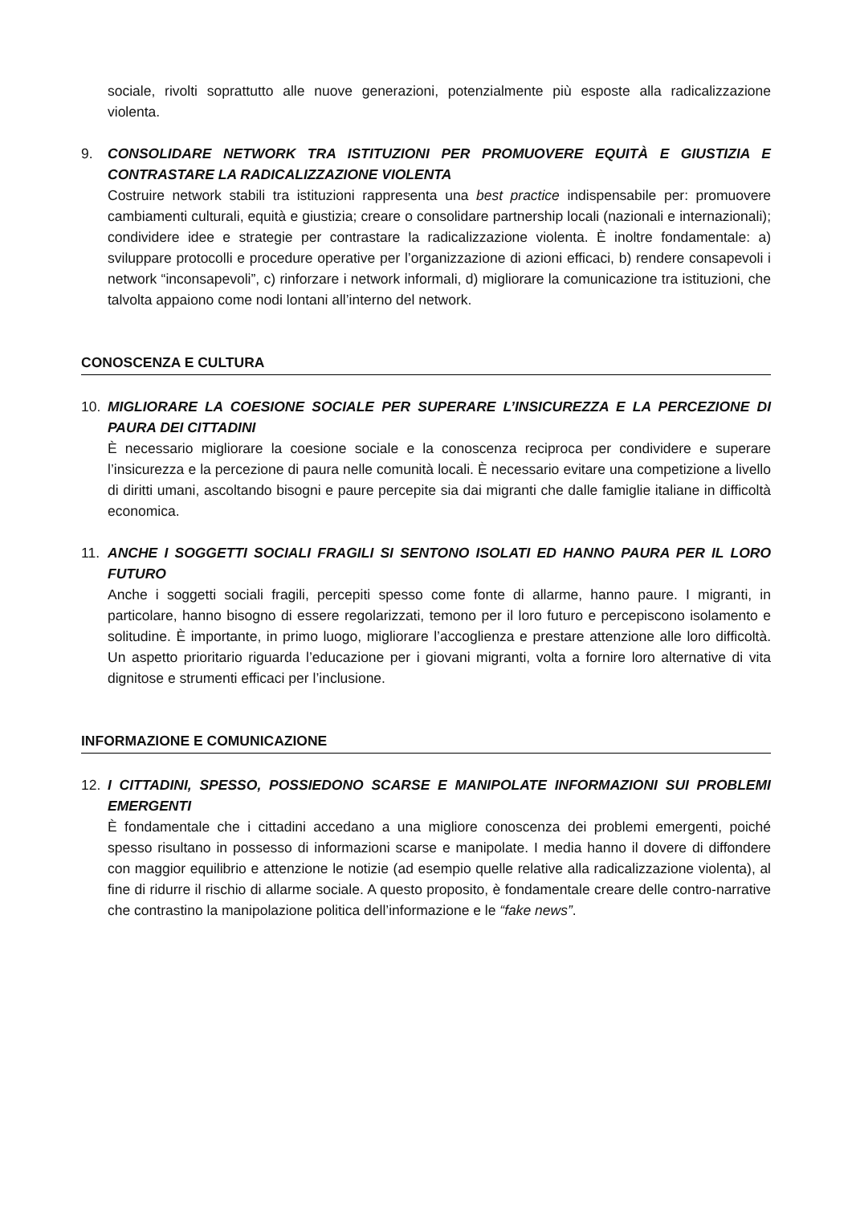sociale, rivolti soprattutto alle nuove generazioni, potenzialmente più esposte alla radicalizzazione violenta.
9. CONSOLIDARE NETWORK TRA ISTITUZIONI PER PROMUOVERE EQUITÀ E GIUSTIZIA E CONTRASTARE LA RADICALIZZAZIONE VIOLENTA
Costruire network stabili tra istituzioni rappresenta una best practice indispensabile per: promuovere cambiamenti culturali, equità e giustizia; creare o consolidare partnership locali (nazionali e internazionali); condividere idee e strategie per contrastare la radicalizzazione violenta. È inoltre fondamentale: a) sviluppare protocolli e procedure operative per l’organizzazione di azioni efficaci, b) rendere consapevoli i network “inconsapevoli”, c) rinforzare i network informali, d) migliorare la comunicazione tra istituzioni, che talvolta appaiono come nodi lontani all’interno del network.
CONOSCENZA E CULTURA
10. MIGLIORARE LA COESIONE SOCIALE PER SUPERARE L’INSICUREZZA E LA PERCEZIONE DI PAURA DEI CITTADINI
È necessario migliorare la coesione sociale e la conoscenza reciproca per condividere e superare l’insicurezza e la percezione di paura nelle comunità locali. È necessario evitare una competizione a livello di diritti umani, ascoltando bisogni e paure percepite sia dai migranti che dalle famiglie italiane in difficoltà economica.
11. ANCHE I SOGGETTI SOCIALI FRAGILI SI SENTONO ISOLATI ED HANNO PAURA PER IL LORO FUTURO
Anche i soggetti sociali fragili, percepiti spesso come fonte di allarme, hanno paure. I migranti, in particolare, hanno bisogno di essere regolarizzati, temono per il loro futuro e percepiscono isolamento e solitudine. È importante, in primo luogo, migliorare l’accoglienza e prestare attenzione alle loro difficoltà. Un aspetto prioritario riguarda l’educazione per i giovani migranti, volta a fornire loro alternative di vita dignitose e strumenti efficaci per l’inclusione.
INFORMAZIONE E COMUNICAZIONE
12. I CITTADINI, SPESSO, POSSIEDONO SCARSE E MANIPOLATE INFORMAZIONI SUI PROBLEMI EMERGENTI
È fondamentale che i cittadini accedano a una migliore conoscenza dei problemi emergenti, poiché spesso risultano in possesso di informazioni scarse e manipolate. I media hanno il dovere di diffondere con maggior equilibrio e attenzione le notizie (ad esempio quelle relative alla radicalizzazione violenta), al fine di ridurre il rischio di allarme sociale. A questo proposito, è fondamentale creare delle contro-narrative che contrastino la manipolazione politica dell’informazione e le “fake news”.